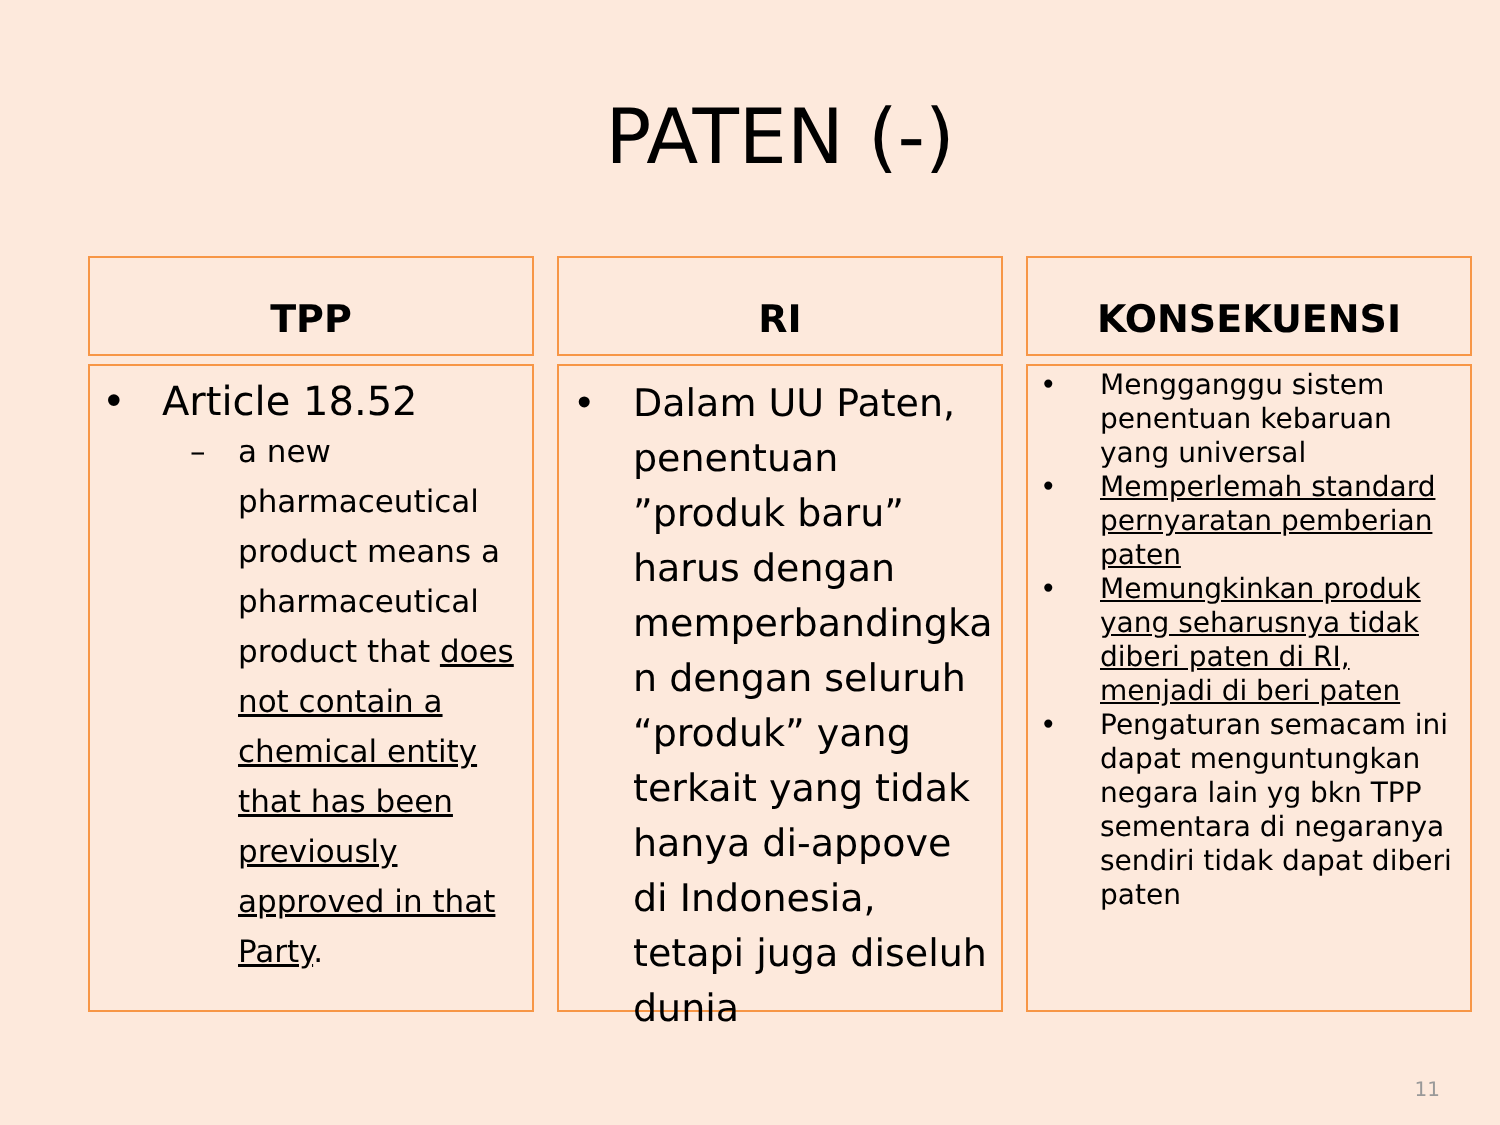PATEN (-)
TPP
RI
KONSEKUENSI
• Article 18.52
– a new pharmaceutical product means a pharmaceutical product that does not contain a chemical entity that has been previously approved in that Party.
• Dalam UU Paten, penentuan ”produk baru” harus dengan memperbandingka n dengan seluruh “produk” yang terkait yang tidak hanya di-appove di Indonesia, tetapi juga diseluh dunia
• Mengganggu sistem penentuan kebaruan yang universal
• Memperlemah standard pernyaratan pemberian paten
• Memungkinkan produk yang seharusnya tidak diberi paten di RI, menjadi di beri paten
• Pengaturan semacam ini dapat menguntungkan negara lain yg bkn TPP sementara di negaranya sendiri tidak dapat diberi paten
11